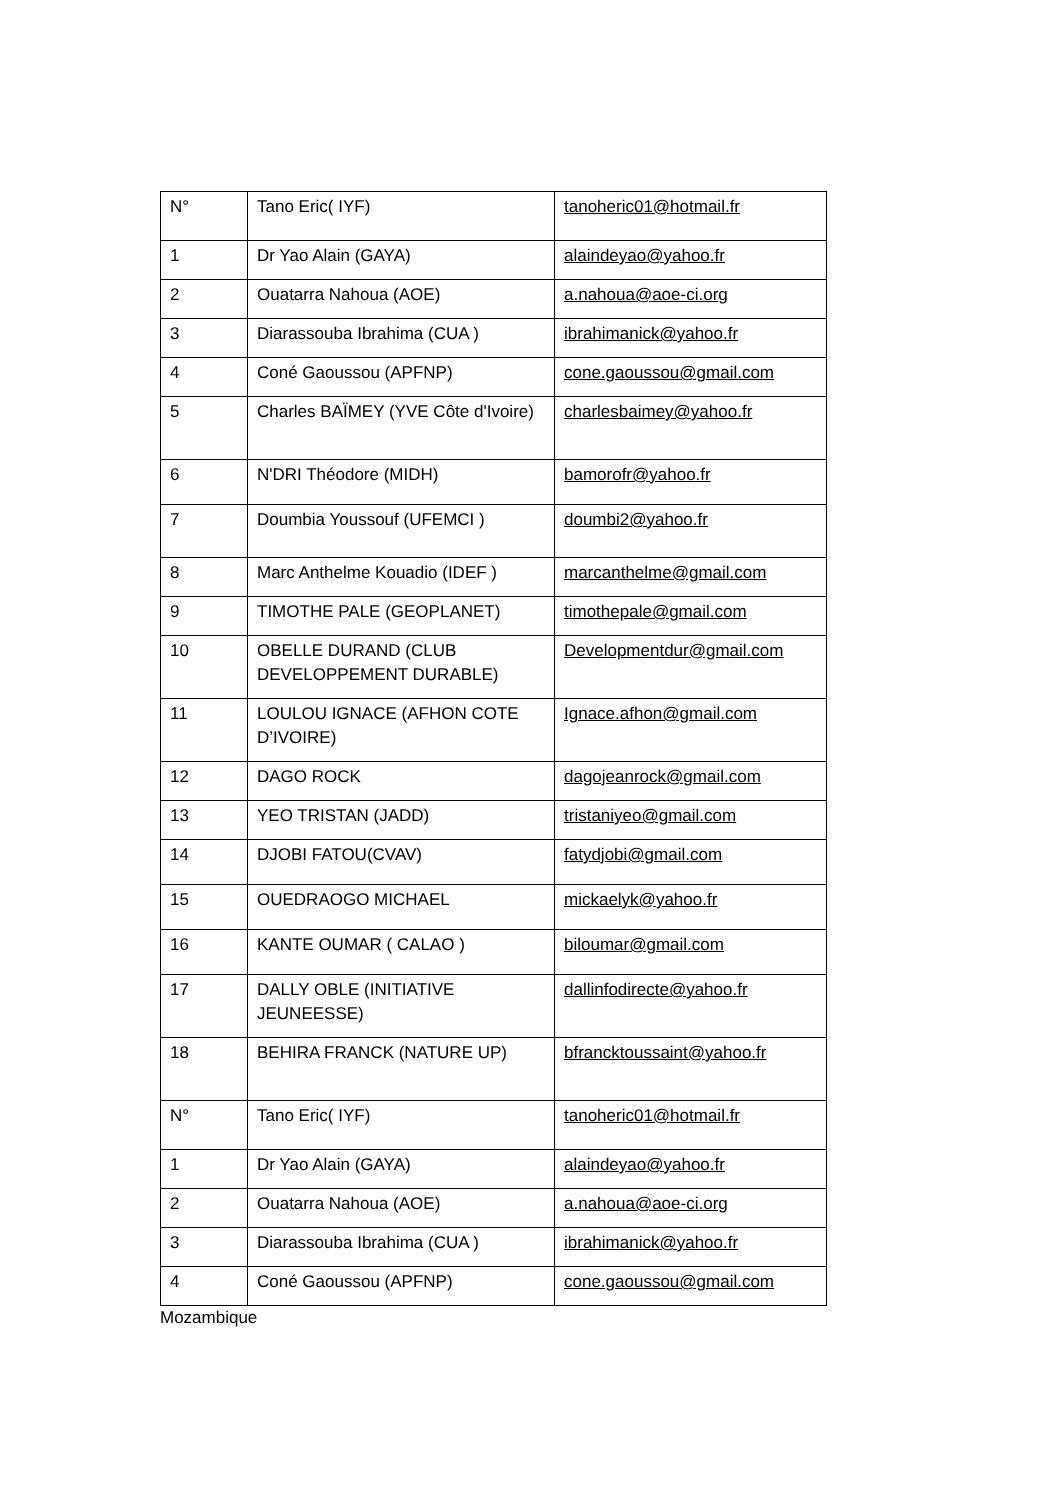| N° | Tano Eric( IYF) | tanoheric01@hotmail.fr |
| 1 | Dr Yao Alain (GAYA) | alaindeyao@yahoo.fr |
| 2 | Ouatarra Nahoua (AOE) | a.nahoua@aoe-ci.org |
| 3 | Diarassouba Ibrahima (CUA ) | ibrahimanick@yahoo.fr |
| 4 | Coné Gaoussou (APFNP) | cone.gaoussou@gmail.com |
| 5 | Charles BAÏMEY (YVE Côte d'Ivoire) | charlesbaimey@yahoo.fr |
| 6 | N'DRI Théodore (MIDH) | bamorofr@yahoo.fr |
| 7 | Doumbia Youssouf (UFEMCI ) | doumbi2@yahoo.fr |
| 8 | Marc Anthelme Kouadio (IDEF ) | marcanthelme@gmail.com |
| 9 | TIMOTHE PALE (GEOPLANET) | timothepale@gmail.com |
| 10 | OBELLE DURAND (CLUB DEVELOPPEMENT DURABLE) | Developmentdur@gmail.com |
| 11 | LOULOU IGNACE (AFHON COTE D’IVOIRE) | Ignace.afhon@gmail.com |
| 12 | DAGO ROCK | dagojeanrock@gmail.com |
| 13 | YEO TRISTAN (JADD) | tristaniyeo@gmail.com |
| 14 | DJOBI FATOU(CVAV) | fatydjobi@gmail.com |
| 15 | OUEDRAOGO MICHAEL | mickaelyk@yahoo.fr |
| 16 | KANTE OUMAR ( CALAO ) | biloumar@gmail.com |
| 17 | DALLY OBLE (INITIATIVE JEUNEESSE) | dallinfodirecte@yahoo.fr |
| 18 | BEHIRA FRANCK (NATURE UP) | bfrancktoussaint@yahoo.fr |
| N° | Tano Eric( IYF) | tanoheric01@hotmail.fr |
| 1 | Dr Yao Alain (GAYA) | alaindeyao@yahoo.fr |
| 2 | Ouatarra Nahoua (AOE) | a.nahoua@aoe-ci.org |
| 3 | Diarassouba Ibrahima (CUA ) | ibrahimanick@yahoo.fr |
| 4 | Coné Gaoussou (APFNP) | cone.gaoussou@gmail.com |
Mozambique